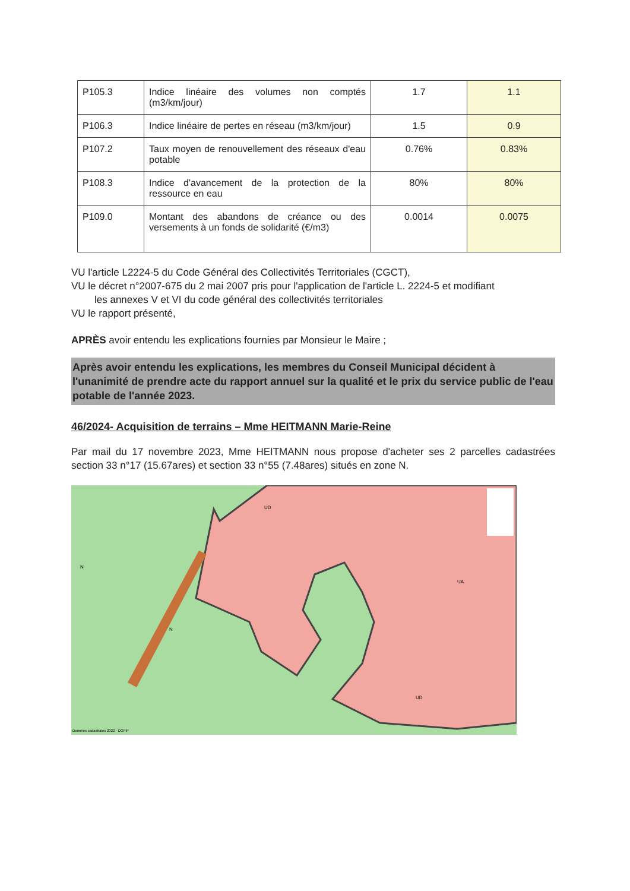| P105.3 | Indice linéaire des volumes non comptés (m3/km/jour) | 1.7 | 1.1 |
| P106.3 | Indice linéaire de pertes en réseau (m3/km/jour) | 1.5 | 0.9 |
| P107.2 | Taux moyen de renouvellement des réseaux d'eau potable | 0.76% | 0.83% |
| P108.3 | Indice d'avancement de la protection de la ressource en eau | 80% | 80% |
| P109.0 | Montant des abandons de créance ou des versements à un fonds de solidarité (€/m3) | 0.0014 | 0.0075 |
VU l'article L2224-5 du Code Général des Collectivités Territoriales (CGCT),
VU le décret n°2007-675 du 2 mai 2007 pris pour l'application de l'article L. 2224-5 et modifiant
les annexes V et VI du code général des collectivités territoriales
VU le rapport présenté,
APRÈS avoir entendu les explications fournies par Monsieur le Maire ;
Après avoir entendu les explications, les membres du Conseil Municipal décident à l'unanimité de prendre acte du rapport annuel sur la qualité et le prix du service public de l'eau potable de l'année 2023.
46/2024- Acquisition de terrains – Mme HEITMANN Marie-Reine
Par mail du 17 novembre 2023, Mme HEITMANN nous propose d'acheter ses 2 parcelles cadastrées section 33 n°17 (15.67ares) et section 33 n°55 (7.48ares) situés en zone N.
N
N
UD
UA
UD
Données cadastrales 2022 - DGFiP